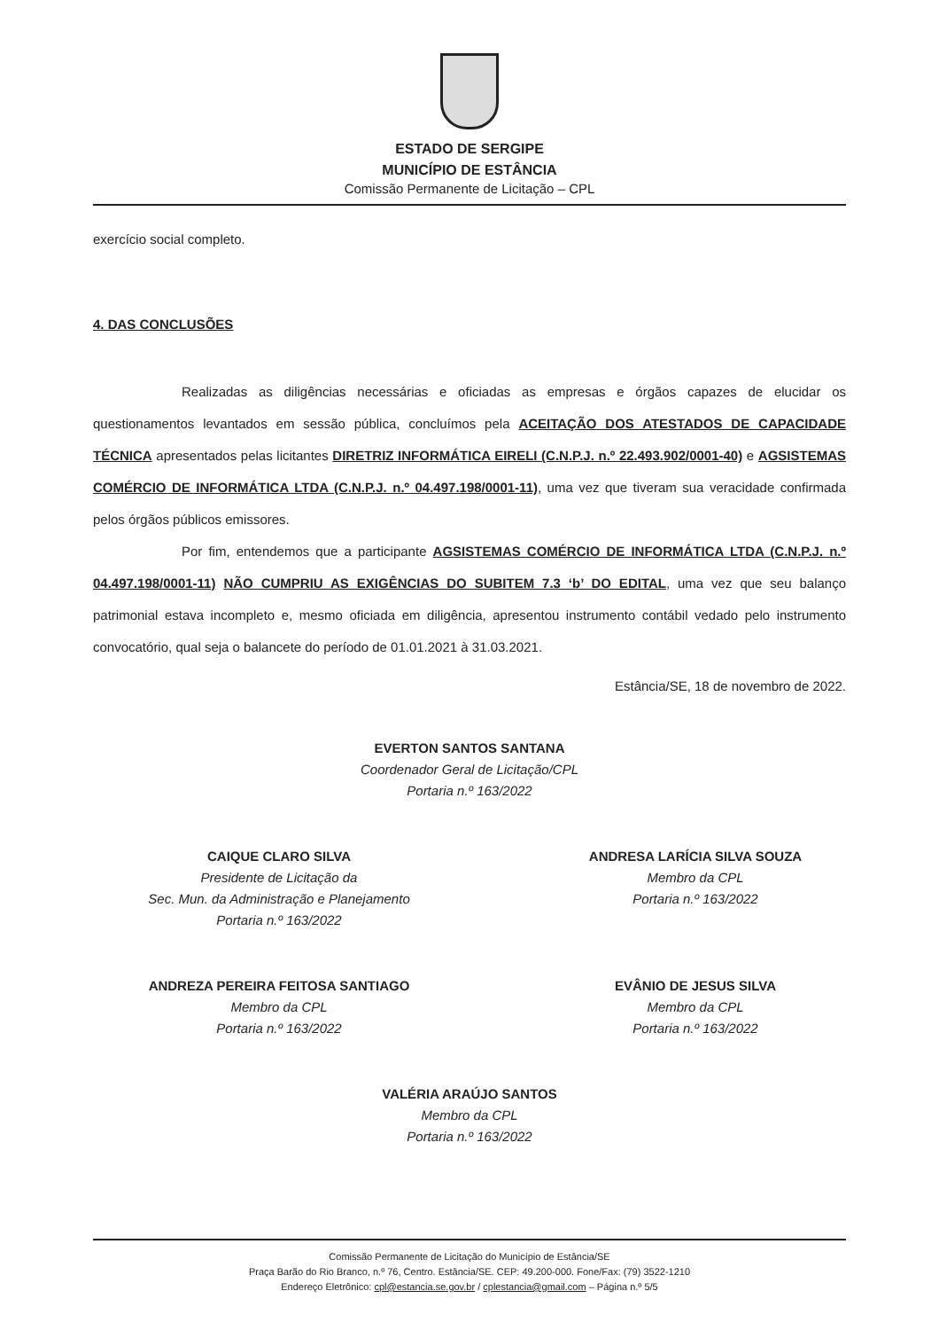ESTADO DE SERGIPE
MUNICÍPIO DE ESTÂNCIA
Comissão Permanente de Licitação – CPL
exercício social completo.
4. DAS CONCLUSÕES
Realizadas as diligências necessárias e oficiadas as empresas e órgãos capazes de elucidar os questionamentos levantados em sessão pública, concluímos pela ACEITAÇÃO DOS ATESTADOS DE CAPACIDADE TÉCNICA apresentados pelas licitantes DIRETRIZ INFORMÁTICA EIRELI (C.N.P.J. n.º 22.493.902/0001-40) e AGSISTEMAS COMÉRCIO DE INFORMÁTICA LTDA (C.N.P.J. n.º 04.497.198/0001-11), uma vez que tiveram sua veracidade confirmada pelos órgãos públicos emissores.
Por fim, entendemos que a participante AGSISTEMAS COMÉRCIO DE INFORMÁTICA LTDA (C.N.P.J. n.º 04.497.198/0001-11) NÃO CUMPRIU AS EXIGÊNCIAS DO SUBITEM 7.3 ‘b’ DO EDITAL, uma vez que seu balanço patrimonial estava incompleto e, mesmo oficiada em diligência, apresentou instrumento contábil vedado pelo instrumento convocatório, qual seja o balancete do período de 01.01.2021 à 31.03.2021.
Estância/SE, 18 de novembro de 2022.
EVERTON SANTOS SANTANA
Coordenador Geral de Licitação/CPL
Portaria n.º 163/2022
CAIQUE CLARO SILVA
Presidente de Licitação da
Sec. Mun. da Administração e Planejamento
Portaria n.º 163/2022
ANDRESA LARÍCIA SILVA SOUZA
Membro da CPL
Portaria n.º 163/2022
ANDREZA PEREIRA FEITOSA SANTIAGO
Membro da CPL
Portaria n.º 163/2022
EVÂNIO DE JESUS SILVA
Membro da CPL
Portaria n.º 163/2022
VALÉRIA ARAÚJO SANTOS
Membro da CPL
Portaria n.º 163/2022
Comissão Permanente de Licitação do Município de Estância/SE
Praça Barão do Rio Branco, n.º 76, Centro. Estância/SE. CEP: 49.200-000. Fone/Fax: (79) 3522-1210
Endereço Eletrônico: cpl@estancia.se.gov.br / cplestancia@gmail.com – Página n.º 5/5